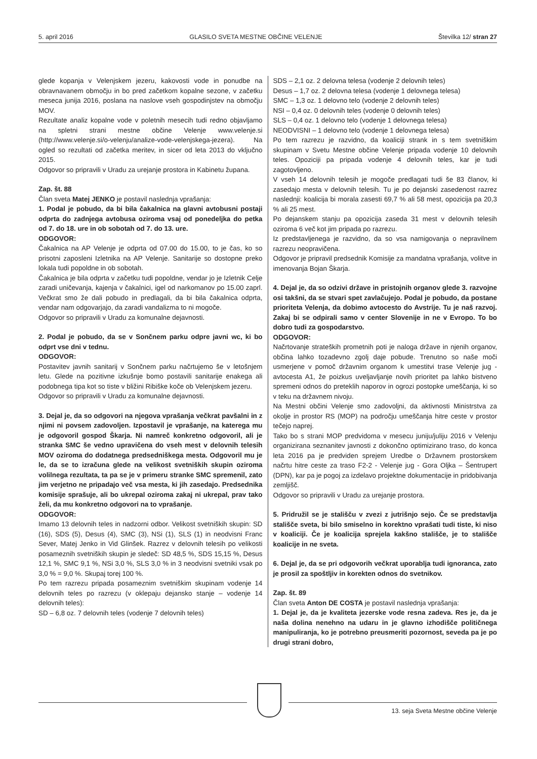5. april 2016 GLASILO SVETA MESTNE OBČINE VELENJE Številka 12/ stran 27
glede kopanja v Velenjskem jezeru, kakovosti vode in ponudbe na obravnavanem območju in bo pred začetkom kopalne sezone, v začetku meseca junija 2016, poslana na naslove vseh gospodinjstev na območju MOV.
Rezultate analiz kopalne vode v poletnih mesecih tudi redno objavljamo na spletni strani mestne občine Velenje www.velenje.si (http://www.velenje.si/o-velenju/analize-vode-velenjskega-jezera). Na ogled so rezultati od začetka meritev, in sicer od leta 2013 do vključno 2015.
Odgovor so pripravili v Uradu za urejanje prostora in Kabinetu župana.
Zap. št. 88
Član sveta Matej JENKO je postavil naslednja vprašanja:
1. Podal je pobudo, da bi bila čakalnica na glavni avtobusni postaji odprta do zadnjega avtobusa oziroma vsaj od ponedeljka do petka od 7. do 18. ure in ob sobotah od 7. do 13. ure.
ODGOVOR:
Čakalnica na AP Velenje je odprta od 07.00 do 15.00, to je čas, ko so prisotni zaposleni Izletnika na AP Velenje. Sanitarije so dostopne preko lokala tudi popoldne in ob sobotah.
Čakalnica je bila odprta v začetku tudi popoldne, vendar jo je Izletnik Celje zaradi uničevanja, kajenja v čakalnici, igel od narkomanov po 15.00 zaprl. Večkrat smo že dali pobudo in predlagali, da bi bila čakalnica odprta, vendar nam odgovarjajo, da zaradi vandalizma to ni mogoče.
Odgovor so pripravili v Uradu za komunalne dejavnosti.
2. Podal je pobudo, da se v Sončnem parku odpre javni wc, ki bo odprt vse dni v tednu.
ODGOVOR:
Postavitev javnih sanitarij v Sončnem parku načrtujemo še v letošnjem letu. Glede na pozitivne izkušnje bomo postavili sanitarije enakega ali podobnega tipa kot so tiste v bližini Ribiške koče ob Velenjskem jezeru.
Odgovor so pripravili v Uradu za komunalne dejavnosti.
3. Dejal je, da so odgovori na njegova vprašanja večkrat pavšalni in z njimi ni povsem zadovoljen. Izpostavil je vprašanje, na katerega mu je odgovoril gospod Škarja. Ni namreč konkretno odgovoril, ali je stranka SMC še vedno upravičena do vseh mest v delovnih telesih MOV oziroma do dodatnega predsedniškega mesta. Odgovoril mu je le, da se to izračuna glede na velikost svetniških skupin oziroma volilnega rezultata, ta pa se je v primeru stranke SMC spremenil, zato jim verjetno ne pripadajo več vsa mesta, ki jih zasedajo. Predsednika komisije sprašuje, ali bo ukrepal oziroma zakaj ni ukrepal, prav tako želi, da mu konkretno odgovori na to vprašanje.
ODGOVOR:
Imamo 13 delovnih teles in nadzorni odbor. Velikost svetniških skupin: SD (16), SDS (5), Desus (4), SMC (3), NSi (1), SLS (1) in neodvisni Franc Sever, Matej Jenko in Vid Glinšek. Razrez v delovnih telesih po velikosti posameznih svetniških skupin je sledeč: SD 48,5 %, SDS 15,15 %, Desus 12,1 %, SMC 9,1 %, NSi 3,0 %, SLS 3,0 % in 3 neodvisni svetniki vsak po 3,0 % = 9,0 %. Skupaj torej 100 %.
Po tem razrezu pripada posameznim svetniškim skupinam vodenje 14 delovnih teles po razrezu (v oklepaju dejansko stanje – vodenje 14 delovnih teles):
SD – 6,8 oz. 7 delovnih teles (vodenje 7 delovnih teles)
SDS – 2,1 oz. 2 delovna telesa (vodenje 2 delovnih teles)
Desus – 1,7 oz. 2 delovna telesa (vodenje 1 delovnega telesa)
SMC – 1,3 oz. 1 delovno telo (vodenje 2 delovnih teles)
NSI – 0,4 oz. 0 delovnih teles (vodenje 0 delovnih teles)
SLS – 0,4 oz. 1 delovno telo (vodenje 1 delovnega telesa)
NEODVISNI – 1 delovno telo (vodenje 1 delovnega telesa)
Po tem razrezu je razvidno, da koaliciji strank in s tem svetniškim skupinam v Svetu Mestne občine Velenje pripada vodenje 10 delovnih teles. Opoziciji pa pripada vodenje 4 delovnih teles, kar je tudi zagotovljeno.
V vseh 14 delovnih telesih je mogoče predlagati tudi še 83 članov, ki zasedajo mesta v delovnih telesih. Tu je po dejanski zasedenost razrez naslednji: koalicija bi morala zasesti 69,7 % ali 58 mest, opozicija pa 20,3 % ali 25 mest.
Po dejanskem stanju pa opozicija zaseda 31 mest v delovnih telesih oziroma 6 več kot jim pripada po razrezu.
Iz predstavljenega je razvidno, da so vsa namigovanja o nepravilnem razrezu neopravičena.
Odgovor je pripravil predsednik Komisije za mandatna vprašanja, volitve in imenovanja Bojan Škarja.
4. Dejal je, da so odzivi države in pristojnih organov glede 3. razvojne osi takšni, da se stvari spet zavlačujejo. Podal je pobudo, da postane prioriteta Velenja, da dobimo avtocesto do Avstrije. Tu je naš razvoj. Zakaj bi se odpirali samo v center Slovenije in ne v Evropo. To bo dobro tudi za gospodarstvo.
ODGOVOR:
Načrtovanje strateških prometnih poti je naloga države in njenih organov, občina lahko tozadevno zgolj daje pobude. Trenutno so naše moči usmerjene v pomoč državnim organom k umestitvi trase Velenje jug - avtocesta A1, že poizkus uveljavljanje novih prioritet pa lahko bistveno spremeni odnos do preteklih naporov in ogrozi postopke umeščanja, ki so v teku na državnem nivoju.
Na Mestni občini Velenje smo zadovoljni, da aktivnosti Ministrstva za okolje in prostor RS (MOP) na področju umeščanja hitre ceste v prostor tečejo naprej.
Tako bo s strani MOP predvidoma v mesecu juniju/juliju 2016 v Velenju organizirana seznanitev javnosti z dokončno optimizirano traso, do konca leta 2016 pa je predviden sprejem Uredbe o Državnem prostorskem načrtu hitre ceste za traso F2-2 - Velenje jug - Gora Oljka – Šentrupert (DPN), kar pa je pogoj za izdelavo projektne dokumentacije in pridobivanja zemljišč.
Odgovor so pripravili v Uradu za urejanje prostora.
5. Pridružil se je stališču v zvezi z jutrišnjo sejo. Če se predstavlja stališče sveta, bi bilo smiselno in korektno vprašati tudi tiste, ki niso v koaliciji. Če je koalicija sprejela kakšno stališče, je to stališče koalicije in ne sveta.
6. Dejal je, da se pri odgovorih večkrat uporablja tudi ignoranca, zato je prosil za spoštljiv in korekten odnos do svetnikov.
Zap. št. 89
Član sveta Anton DE COSTA je postavil naslednja vprašanja:
1. Dejal je, da je kvaliteta jezerske vode resna zadeva. Res je, da je naša dolina nenehno na udaru in je glavno izhodišče političnega manipuliranja, ko je potrebno preusmeriti pozornost, seveda pa je po drugi strani dobro,
13. seja Sveta Mestne občine Velenje